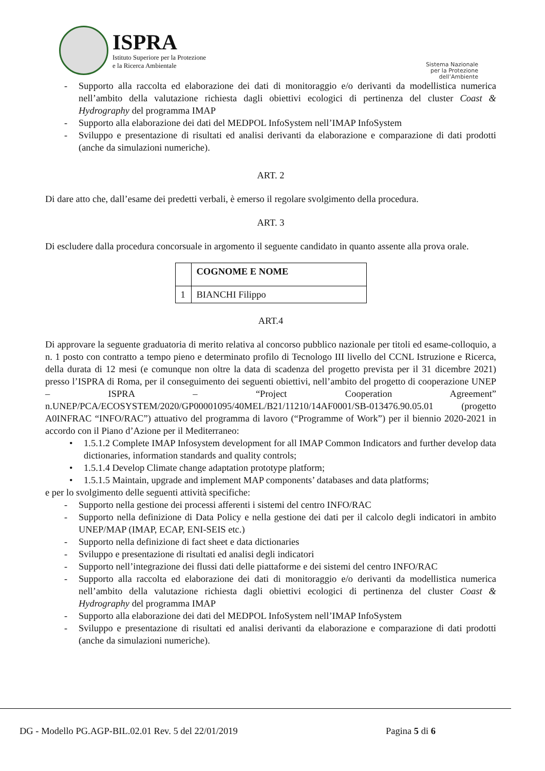ISPRA
Istituto Superiore per la Protezione
e la Ricerca Ambientale
Sistema Nazionale
per la Protezione
dell’Ambiente
- Supporto alla raccolta ed elaborazione dei dati di monitoraggio e/o derivanti da modellistica numerica nell’ambito della valutazione richiesta dagli obiettivi ecologici di pertinenza del cluster Coast & Hydrography del programma IMAP
- Supporto alla elaborazione dei dati del MEDPOL InfoSystem nell’IMAP InfoSystem
- Sviluppo e presentazione di risultati ed analisi derivanti da elaborazione e comparazione di dati prodotti (anche da simulazioni numeriche).
ART. 2
Di dare atto che, dall’esame dei predetti verbali, è emerso il regolare svolgimento della procedura.
ART. 3
Di escludere dalla procedura concorsuale in argomento il seguente candidato in quanto assente alla prova orale.
| | COGNOME E NOME |
| --- | --- |
| 1 | BIANCHI Filippo |
ART.4
Di approvare la seguente graduatoria di merito relativa al concorso pubblico nazionale per titoli ed esame-colloquio, a n. 1 posto con contratto a tempo pieno e determinato profilo di Tecnologo III livello del CCNL Istruzione e Ricerca, della durata di 12 mesi (e comunque non oltre la data di scadenza del progetto prevista per il 31 dicembre 2021) presso l’ISPRA di Roma, per il conseguimento dei seguenti obiettivi, nell’ambito del progetto di cooperazione UNEP – ISPRA – “Project Cooperation Agreement” n.UNEP/PCA/ECOSYSTEM/2020/GP00001095/40MEL/B21/11210/14AF0001/SB-013476.90.05.01 (progetto A0INFRAC “INFO/RAC”) attuativo del programma di lavoro (“Programme of Work”) per il biennio 2020-2021 in accordo con il Piano d’Azione per il Mediterraneo:
• 1.5.1.2 Complete IMAP Infosystem development for all IMAP Common Indicators and further develop data dictionaries, information standards and quality controls;
• 1.5.1.4 Develop Climate change adaptation prototype platform;
• 1.5.1.5 Maintain, upgrade and implement MAP components’ databases and data platforms;
e per lo svolgimento delle seguenti attività specifiche:
- Supporto nella gestione dei processi afferenti i sistemi del centro INFO/RAC
- Supporto nella definizione di Data Policy e nella gestione dei dati per il calcolo degli indicatori in ambito UNEP/MAP (IMAP, ECAP, ENI-SEIS etc.)
- Supporto nella definizione di fact sheet e data dictionaries
- Sviluppo e presentazione di risultati ed analisi degli indicatori
- Supporto nell’integrazione dei flussi dati delle piattaforme e dei sistemi del centro INFO/RAC
- Supporto alla raccolta ed elaborazione dei dati di monitoraggio e/o derivanti da modellistica numerica nell’ambito della valutazione richiesta dagli obiettivi ecologici di pertinenza del cluster Coast & Hydrography del programma IMAP
- Supporto alla elaborazione dei dati del MEDPOL InfoSystem nell’IMAP InfoSystem
- Sviluppo e presentazione di risultati ed analisi derivanti da elaborazione e comparazione di dati prodotti (anche da simulazioni numeriche).
DG - Modello PG.AGP-BIL.02.01 Rev. 5 del 22/01/2019 Pagina 5 di 6